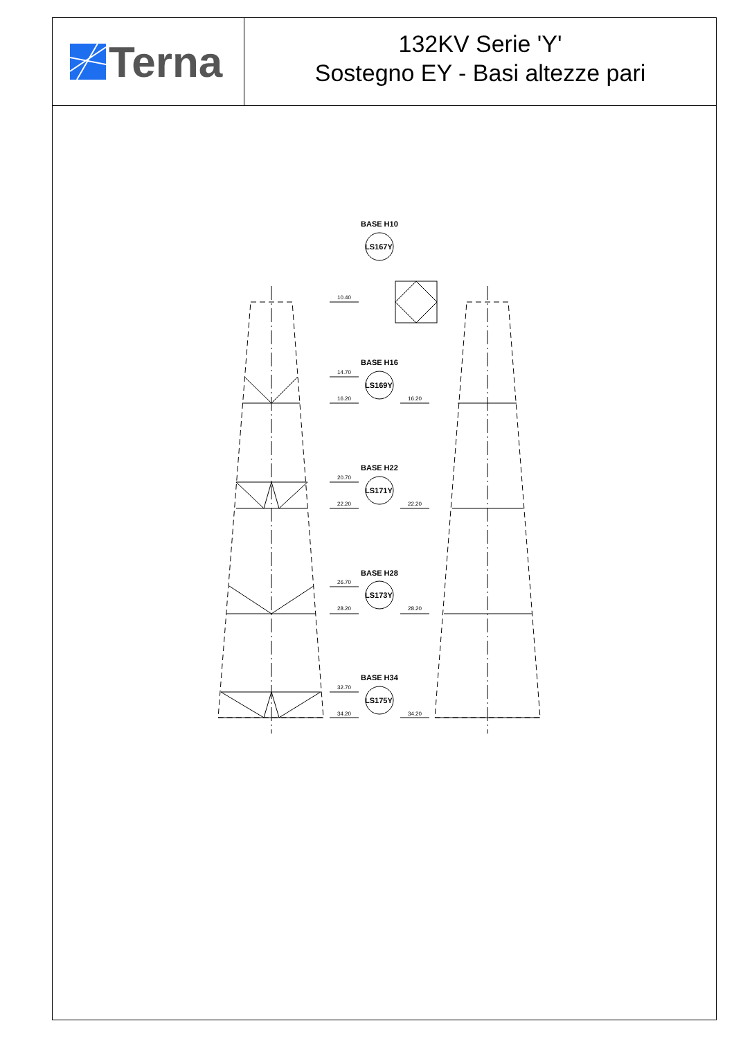Terna
132KV Serie 'Y'
Sostegno EY - Basi altezze pari
BASE H10
BASE H16
BASE H22
BASE H28
BASE H34
LS167Y
LS169Y
LS171Y
LS173Y
LS175Y
10.40
14.70
16.20
16.20
20.70
22.20
22.20
26.70
28.20
28.20
32.70
34.20
34.20